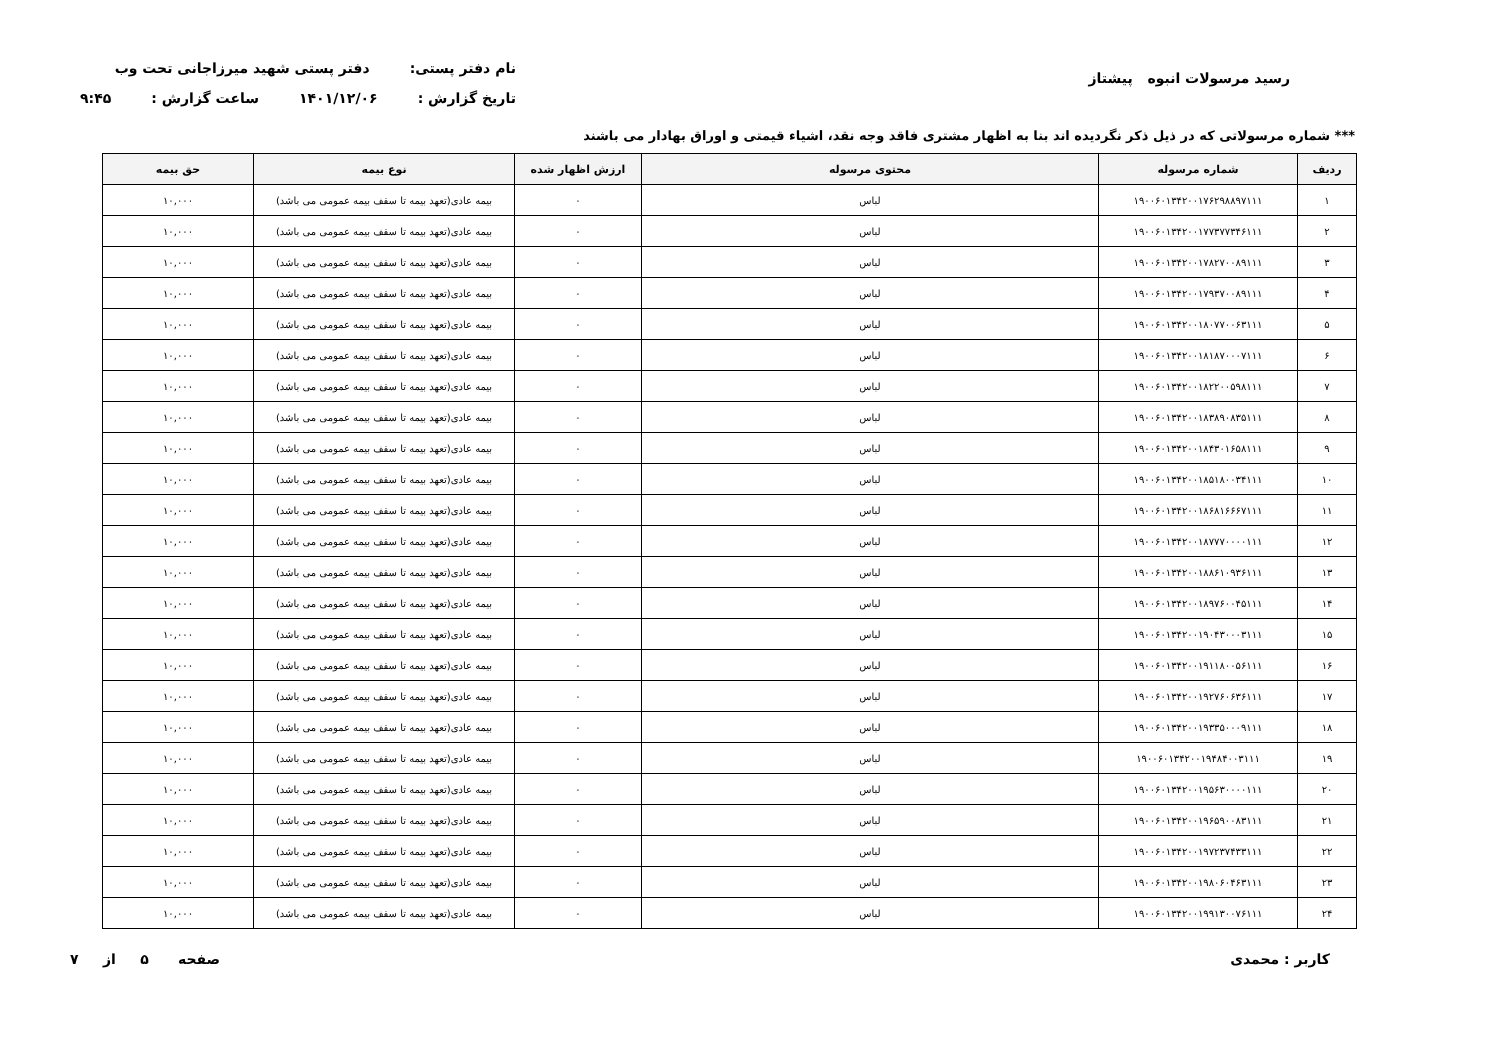رسید مرسولات انبوه پیشتاز
نام دفتر پستی: دفتر پستی شهید میرزاجانی تحت وب
تاریخ گزارش : ۱۴۰۱/۱۲/۰۶ ساعت گزارش : ۹:۴۵
*** شماره مرسولاتی که در ذیل ذکر نگردیده اند بنا به اظهار مشتری فاقد وجه نقد، اشیاء قیمتی و اوراق بهادار می باشند
| ردیف | شماره مرسوله | محتوی مرسوله | ارزش اظهار شده | نوع بیمه | حق بیمه |
| --- | --- | --- | --- | --- | --- |
| ۱ | ۱۹۰۰۶۰۱۳۴۲۰۰۱۷۶۲۹۸۸۹۷۱۱۱ | لباس | ۰ | بیمه عادی(تعهد بیمه تا سقف بیمه عمومی می باشد) | ۱۰,۰۰۰ |
| ۲ | ۱۹۰۰۶۰۱۳۴۲۰۰۱۷۷۳۷۷۳۴۶۱۱۱ | لباس | ۰ | بیمه عادی(تعهد بیمه تا سقف بیمه عمومی می باشد) | ۱۰,۰۰۰ |
| ۳ | ۱۹۰۰۶۰۱۳۴۲۰۰۱۷۸۲۷۰۰۸۹۱۱۱ | لباس | ۰ | بیمه عادی(تعهد بیمه تا سقف بیمه عمومی می باشد) | ۱۰,۰۰۰ |
| ۴ | ۱۹۰۰۶۰۱۳۴۲۰۰۱۷۹۳۷۰۰۸۹۱۱۱ | لباس | ۰ | بیمه عادی(تعهد بیمه تا سقف بیمه عمومی می باشد) | ۱۰,۰۰۰ |
| ۵ | ۱۹۰۰۶۰۱۳۴۲۰۰۱۸۰۷۷۰۰۶۳۱۱۱ | لباس | ۰ | بیمه عادی(تعهد بیمه تا سقف بیمه عمومی می باشد) | ۱۰,۰۰۰ |
| ۶ | ۱۹۰۰۶۰۱۳۴۲۰۰۱۸۱۸۷۰۰۰۷۱۱۱ | لباس | ۰ | بیمه عادی(تعهد بیمه تا سقف بیمه عمومی می باشد) | ۱۰,۰۰۰ |
| ۷ | ۱۹۰۰۶۰۱۳۴۲۰۰۱۸۲۲۰۰۵۹۸۱۱۱ | لباس | ۰ | بیمه عادی(تعهد بیمه تا سقف بیمه عمومی می باشد) | ۱۰,۰۰۰ |
| ۸ | ۱۹۰۰۶۰۱۳۴۲۰۰۱۸۳۸۹۰۸۳۵۱۱۱ | لباس | ۰ | بیمه عادی(تعهد بیمه تا سقف بیمه عمومی می باشد) | ۱۰,۰۰۰ |
| ۹ | ۱۹۰۰۶۰۱۳۴۲۰۰۱۸۴۳۰۱۶۵۸۱۱۱ | لباس | ۰ | بیمه عادی(تعهد بیمه تا سقف بیمه عمومی می باشد) | ۱۰,۰۰۰ |
| ۱۰ | ۱۹۰۰۶۰۱۳۴۲۰۰۱۸۵۱۸۰۰۳۴۱۱۱ | لباس | ۰ | بیمه عادی(تعهد بیمه تا سقف بیمه عمومی می باشد) | ۱۰,۰۰۰ |
| ۱۱ | ۱۹۰۰۶۰۱۳۴۲۰۰۱۸۶۸۱۶۶۶۷۱۱۱ | لباس | ۰ | بیمه عادی(تعهد بیمه تا سقف بیمه عمومی می باشد) | ۱۰,۰۰۰ |
| ۱۲ | ۱۹۰۰۶۰۱۳۴۲۰۰۱۸۷۷۷۰۰۰۰۱۱۱ | لباس | ۰ | بیمه عادی(تعهد بیمه تا سقف بیمه عمومی می باشد) | ۱۰,۰۰۰ |
| ۱۳ | ۱۹۰۰۶۰۱۳۴۲۰۰۱۸۸۶۱۰۹۳۶۱۱۱ | لباس | ۰ | بیمه عادی(تعهد بیمه تا سقف بیمه عمومی می باشد) | ۱۰,۰۰۰ |
| ۱۴ | ۱۹۰۰۶۰۱۳۴۲۰۰۱۸۹۷۶۰۰۴۵۱۱۱ | لباس | ۰ | بیمه عادی(تعهد بیمه تا سقف بیمه عمومی می باشد) | ۱۰,۰۰۰ |
| ۱۵ | ۱۹۰۰۶۰۱۳۴۲۰۰۱۹۰۴۳۰۰۰۳۱۱۱ | لباس | ۰ | بیمه عادی(تعهد بیمه تا سقف بیمه عمومی می باشد) | ۱۰,۰۰۰ |
| ۱۶ | ۱۹۰۰۶۰۱۳۴۲۰۰۱۹۱۱۸۰۰۵۶۱۱۱ | لباس | ۰ | بیمه عادی(تعهد بیمه تا سقف بیمه عمومی می باشد) | ۱۰,۰۰۰ |
| ۱۷ | ۱۹۰۰۶۰۱۳۴۲۰۰۱۹۲۷۶۰۶۳۶۱۱۱ | لباس | ۰ | بیمه عادی(تعهد بیمه تا سقف بیمه عمومی می باشد) | ۱۰,۰۰۰ |
| ۱۸ | ۱۹۰۰۶۰۱۳۴۲۰۰۱۹۳۳۵۰۰۰۹۱۱۱ | لباس | ۰ | بیمه عادی(تعهد بیمه تا سقف بیمه عمومی می باشد) | ۱۰,۰۰۰ |
| ۱۹ | ۱۹۰۰۶۰۱۳۴۲۰۰۱۹۴۸۴۰۰۳۱۱۱ | لباس | ۰ | بیمه عادی(تعهد بیمه تا سقف بیمه عمومی می باشد) | ۱۰,۰۰۰ |
| ۲۰ | ۱۹۰۰۶۰۱۳۴۲۰۰۱۹۵۶۳۰۰۰۰۱۱۱ | لباس | ۰ | بیمه عادی(تعهد بیمه تا سقف بیمه عمومی می باشد) | ۱۰,۰۰۰ |
| ۲۱ | ۱۹۰۰۶۰۱۳۴۲۰۰۱۹۶۵۹۰۰۸۳۱۱۱ | لباس | ۰ | بیمه عادی(تعهد بیمه تا سقف بیمه عمومی می باشد) | ۱۰,۰۰۰ |
| ۲۲ | ۱۹۰۰۶۰۱۳۴۲۰۰۱۹۷۲۳۷۴۳۳۱۱۱ | لباس | ۰ | بیمه عادی(تعهد بیمه تا سقف بیمه عمومی می باشد) | ۱۰,۰۰۰ |
| ۲۳ | ۱۹۰۰۶۰۱۳۴۲۰۰۱۹۸۰۶۰۴۶۳۱۱۱ | لباس | ۰ | بیمه عادی(تعهد بیمه تا سقف بیمه عمومی می باشد) | ۱۰,۰۰۰ |
| ۲۴ | ۱۹۰۰۶۰۱۳۴۲۰۰۱۹۹۱۳۰۰۷۶۱۱۱ | لباس | ۰ | بیمه عادی(تعهد بیمه تا سقف بیمه عمومی می باشد) | ۱۰,۰۰۰ |
کاربر : محمدی صفحه ۵ از ۷